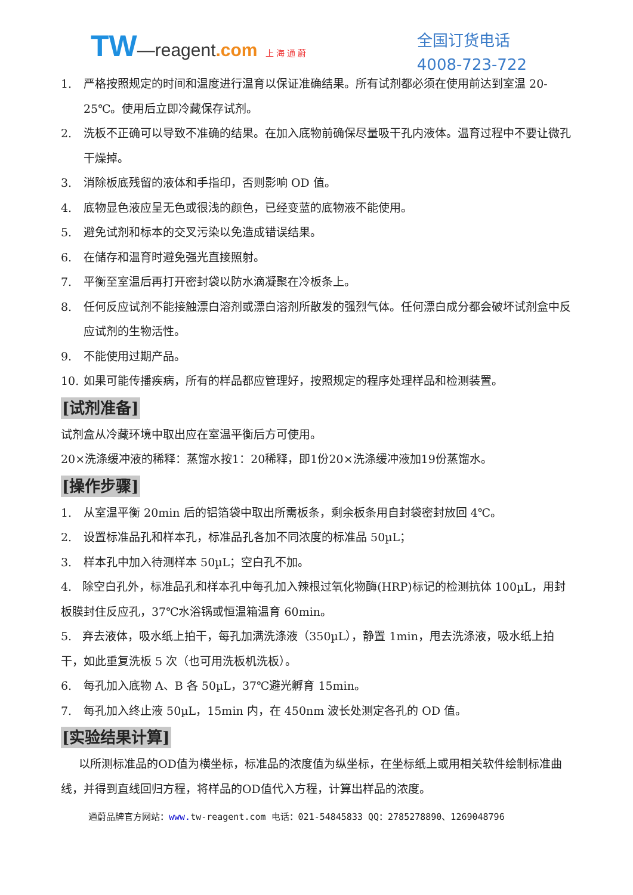TW—reagent.com 上 海 通 蔚
全国订货电话
4008-723-722
1. 严格按照规定的时间和温度进行温育以保证准确结果。所有试剂都必须在使用前达到室温 20-25℃。使用后立即冷藏保存试剂。
2. 洗板不正确可以导致不准确的结果。在加入底物前确保尽量吸干孔内液体。温育过程中不要让微孔干燥掉。
3. 消除板底残留的液体和手指印，否则影响 OD 值。
4. 底物显色液应呈无色或很浅的颜色，已经变蓝的底物液不能使用。
5. 避免试剂和标本的交叉污染以免造成错误结果。
6. 在储存和温育时避免强光直接照射。
7. 平衡至室温后再打开密封袋以防水滴凝聚在冷板条上。
8. 任何反应试剂不能接触漂白溶剂或漂白溶剂所散发的强烈气体。任何漂白成分都会破坏试剂盒中反应试剂的生物活性。
9. 不能使用过期产品。
10. 如果可能传播疾病，所有的样品都应管理好，按照规定的程序处理样品和检测装置。
[试剂准备]
试剂盒从冷藏环境中取出应在室温平衡后方可使用。
20×洗涤缓冲液的稀释：蒸馏水按1：20稀释，即1份20×洗涤缓冲液加19份蒸馏水。
[操作步骤]
1. 从室温平衡 20min 后的铝箔袋中取出所需板条，剩余板条用自封袋密封放回 4℃。
2. 设置标准品孔和样本孔，标准品孔各加不同浓度的标准品 50µL；
3. 样本孔中加入待测样本 50µL；空白孔不加。
4. 除空白孔外，标准品孔和样本孔中每孔加入辣根过氧化物酶(HRP)标记的检测抗体 100µL，用封板膜封住反应孔，37℃水浴锅或恒温箱温育 60min。
5. 弃去液体，吸水纸上拍干，每孔加满洗涤液（350µL），静置 1min，甩去洗涤液，吸水纸上拍干，如此重复洗板 5 次（也可用洗板机洗板）。
6. 每孔加入底物 A、B 各 50µL，37℃避光孵育 15min。
7. 每孔加入终止液 50µL，15min 内，在 450nm 波长处测定各孔的 OD 值。
[实验结果计算]
以所测标准品的OD值为横坐标，标准品的浓度值为纵坐标，在坐标纸上或用相关软件绘制标准曲线，并得到直线回归方程，将样品的OD值代入方程，计算出样品的浓度。
通蔚品牌官方网站：www. tw-reagent.com 电话：021-54845833 QQ：2785278890、1269048796